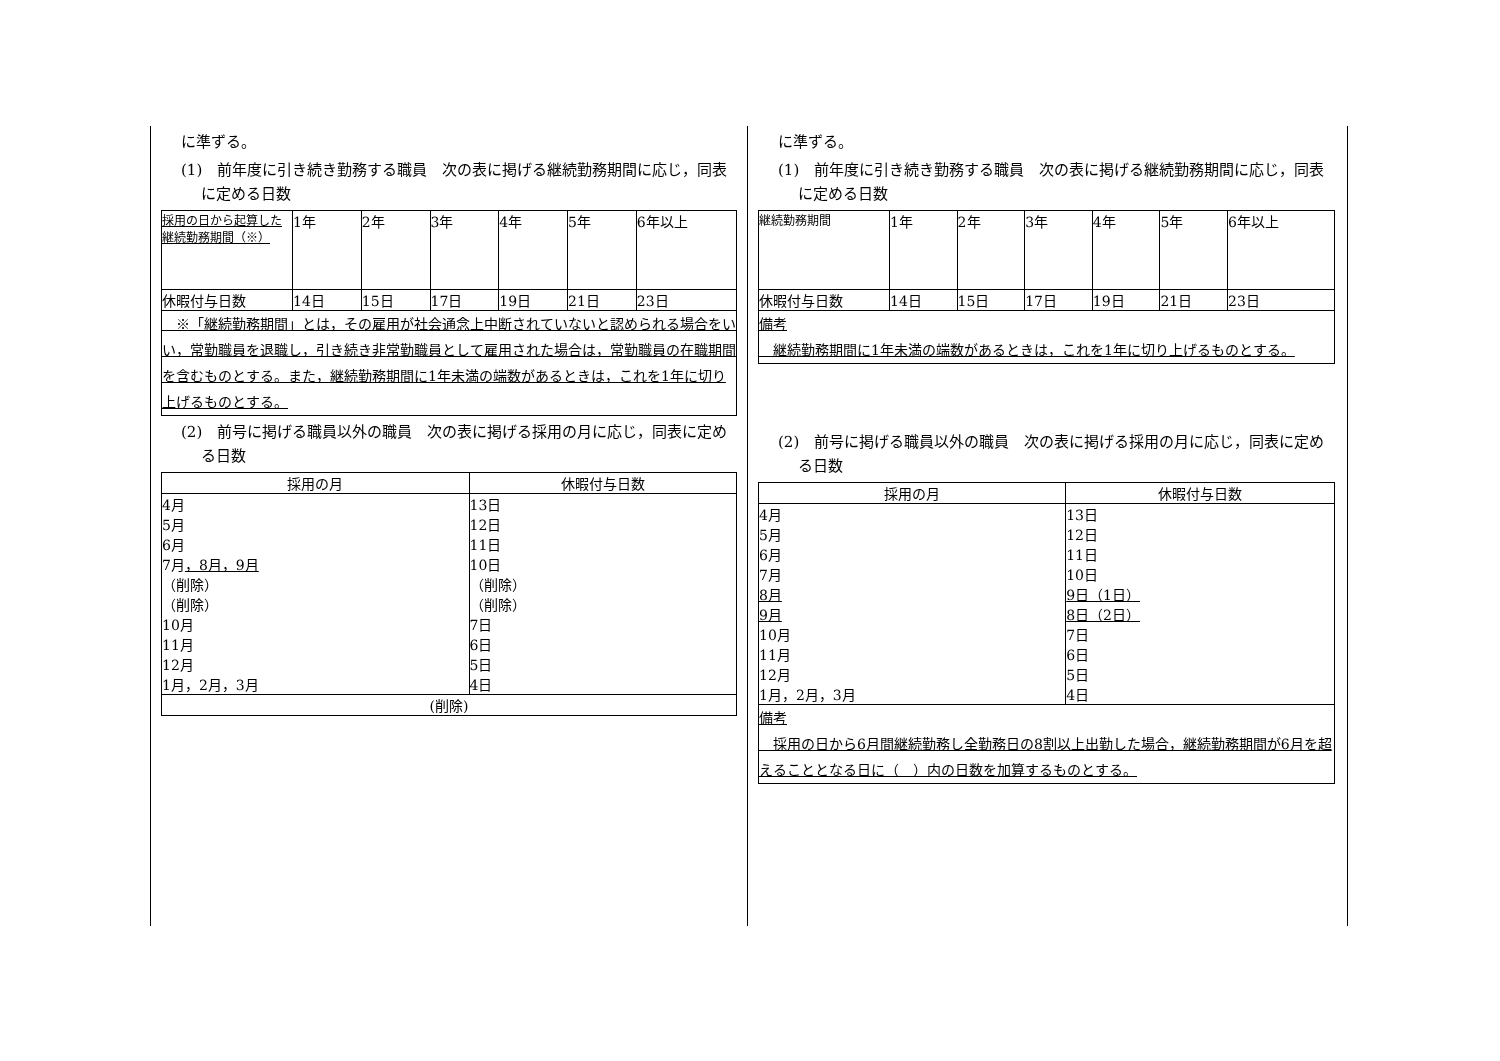に準ずる。
(1)　前年度に引き続き勤務する職員　次の表に掲げる継続勤務期間に応じ，同表に定める日数
| 採用の日から起算した継続勤務期間（※） | 1年 | 2年 | 3年 | 4年 | 5年 | 6年以上 |
| 休暇付与日数 | 14日 | 15日 | 17日 | 19日 | 21日 | 23日 |
| ※「継続勤務期間」とは，その雇用が社会通念上中断されていないと認められる場合をいい，常勤職員を退職し，引き続き非常勤職員として雇用された場合は，常勤職員の在職期間を含むものとする。また，継続勤務期間に1年未満の端数があるときは，これを1年に切り上げるものとする。 | | | | | | |
(2)　前号に掲げる職員以外の職員　次の表に掲げる採用の月に応じ，同表に定める日数
| 採用の月 | 休暇付与日数 |
| --- | --- |
| 4月 | 13日 |
| 5月 | 12日 |
| 6月 | 11日 |
| 7月 ，8月，9月 | 10日 |
| （削除） | （削除） |
| （削除） | （削除） |
| 10月 | 7日 |
| 11月 | 6日 |
| 12月 | 5日 |
| 1月，2月，3月 | 4日 |
| (削除) | |
に準ずる。
(1)　前年度に引き続き勤務する職員　次の表に掲げる継続勤務期間に応じ，同表に定める日数
| 継続勤務期間 | 1年 | 2年 | 3年 | 4年 | 5年 | 6年以上 |
| 休暇付与日数 | 14日 | 15日 | 17日 | 19日 | 21日 | 23日 |
| 備考 継続勤務期間に1年未満の端数があるときは，これを1年に切り上げるものとする。 | | | | | | |
(2)　前号に掲げる職員以外の職員　次の表に掲げる採用の月に応じ，同表に定める日数
| 採用の月 | 休暇付与日数 |
| --- | --- |
| 4月 | 13日 |
| 5月 | 12日 |
| 6月 | 11日 |
| 7月 | 10日 |
| 8月 | 9日（1日） |
| 9月 | 8日（2日） |
| 10月 | 7日 |
| 11月 | 6日 |
| 12月 | 5日 |
| 1月，2月，3月 | 4日 |
| 備考 採用の日から6月間継続勤務し全勤務日の8割以上出勤した場合，継続勤務期間が6月を超えることとなる日に（ ）内の日数を加算するものとする。 | |